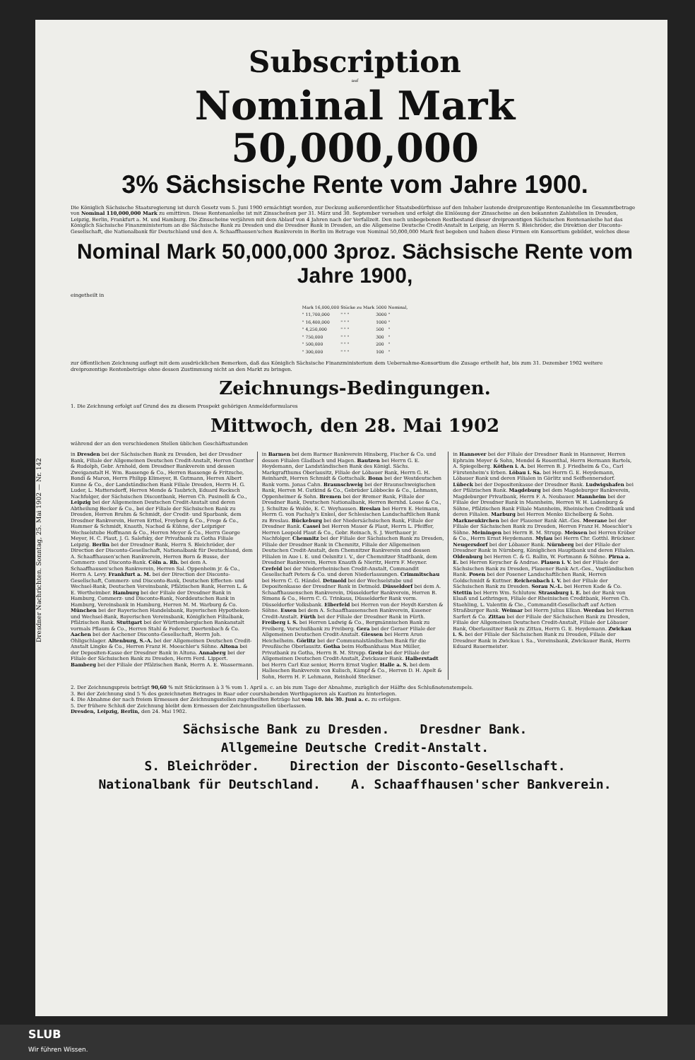Dresdner Nachrichten. Sonntag, 25. Mai 1902 — Nr. 142
Subscription
auf
Nominal Mark 50,000,000
3% Sächsische Rente vom Jahre 1900.
Die Königlich Sächsische Staatsregierung ist durch Gesetz vom 5. Juni 1900 ermächtigt worden, zur Deckung außerordentlicher Staatsbedürfnisse auf den Inhaber lautende dreiprozentige Rentenanleihe im Gesammtbetrage von Nominal 110,000,000 Mark zu emittiren. Diese Rentenanleihe ist mit Zinsscheinen per 31. März und 30. September versehen und erfolgt die Einlösung der Zinsscheine an den bekannten Zahlstellen in Dresden, Leipzig, Berlin, Frankfurt a. M. und Hamburg. Die Zinsscheine verjähren mit dem Ablauf von 4 Jahren nach der Verfallzeit. Den noch unbegebenen Restbestand dieser dreiprozentigen Sächsischen Rentenanleihe hat das Königlich Sächsische Finanzministerium an die Sächsische Bank zu Dresden und die Dresdner Bank in Dresden, an die Allgemeine Deutsche Credit-Anstalt in Leipzig, an Herrn S. Bleichröder, die Direktion der Disconto-Gesellschaft, die Nationalbank für Deutschland und den A. Schaaffhausen'schen Bankverein in Berlin im Betrage von Nominal 50,000,000 Mark fest begeben und haben diese Firmen ein Konsortium gebildet, welches diese
Nominal Mark 50,000,000 3proz. Sächsische Rente vom Jahre 1900,
eingetheilt in
| Mark 16,000,000 | Stücke zu Mark | 5000 | Nominal, |
| " 11,700,000 | " " " | 3000 | " |
| " 16,400,000 | " " " | 1000 | " |
| " 4,250,000 | " " " | 500 | " |
| " 750,000 | " " " | 300 | " |
| " 500,000 | " " " | 200 | " |
| " 300,000 | " " " | 100 | " |
zur öffentlichen Zeichnung auflegt mit dem ausdrücklichen Bemerken, daß das Königlich Sächsische Finanzministerium dem Uebernahme-Konsortium die Zusage ertheilt hat, bis zum 31. Dezember 1902 weitere dreiprozentige Rentenbeträge ohne dessen Zustimmung nicht an den Markt zu bringen.
Zeichnungs-Bedingungen.
1. Die Zeichnung erfolgt auf Grund des zu diesem Prospekt gehörigen Anmeldeformulares
Mittwoch, den 28. Mai 1902
während der an den verschiedenen Stellen üblichen Geschäftsstunden
in Dresden bei der Sächsischen Bank zu Dresden, bei der Dresdner Bank, Filiale der Allgemeinen Deutschen Credit-Anstalt, Herren Gunther & Rudolph, Gebr. Arnhold, dem Dresdner Bankverein und dessen Zweiganstalt H. Wm. Bassenge & Co., Herren Bassenge & Fritzsche, Bondi & Maron, Herrn Philipp Elimeyer, B. Gutmann, Herren Albert Kunne & Co., der Landständischen Bank Filiale Dresden, Herrn H. G. Luder, L. Mattersdorff, Herren Mende & Taubrich, Eduard Rocksch Nachfolger, der Sächsischen Discontbank, Herren Ch. Pusinelli & Co., Leipzig bei der Allgemeinen Deutschen Credit-Anstalt und deren Abtheilung Becker & Co., bei der Filiale der Sächsischen Bank zu Dresden, Herren Bruhm & Schmidt, der Credit- und Sparbank, dem Dresdner Bankverein, Herren Erttel, Freyberg & Co., Frege & Co., Hammer & Schmidt, Knauth, Nachod & Kühne, der Leipziger Wechselstube Hoffmann & Co., Herren Meyer & Co., Herrn George Meyer, H. C. Plaut, J. G. Salefsky, der Privatbank zu Gotha Filiale Leipzig. Berlin bei der Dresdner Bank, Herrn S. Bleichröder, der Direction der Disconto-Gesellschaft, Nationalbank für Deutschland, dem A. Schaaffhausen'schen Bankverein, Herren Born & Busse, der Commerz- und Disconto-Bank. Cöln a. Rh. bei dem A. Schaaffhausen'schen Bankverein, Herren Sal. Oppenheim jr. & Co., Herrn A. Levy. Frankfurt a. M. bei der Direction der Disconto-Gesellschaft, Commerz- und Disconto-Bank, Deutschen Effecten- und Wechsel-Bank, Deutschen Vereinsbank, Pfälzischen Bank, Herren L. & E. Wertheimber. Hamburg bei der Filiale der Dresdner Bank in Hamburg, Commerz- und Disconto-Bank, Norddeutschen Bank in Hamburg, Vereinsbank in Hamburg, Herren M. M. Warburg & Co. München bei der Bayerischen Handelsbank, Bayerischen Hypotheken- und Wechsel-Bank, Bayerischen Vereinsbank, Königlichen Filialbank, Pfälzischen Bank. Stuttgart bei der Württembergischen Bankanstalt vormals Pflaum & Co., Herren Stahl & Federer, Doertenbach & Co. Aachen bei der Aachener Disconto-Gesellschaft, Herrn Joh. Ohligschlager. Altenburg, S.-A. bei der Allgemeinen Deutschen Credit-Anstalt Lingke & Co., Herren Franz H. Moeschler's Söhne. Altona bei der Depositen-Kasse der Dresdner Bank in Altona. Annaberg bei der Filiale der Sächsischen Bank zu Dresden, Herrn Ferd. Lippert. Bamberg bei der Filiale der Pfälzischen Bank, Herrn A. E. Wassermann.
in Barmen bei dem Barmer Bankverein Hinsberg, Fischer & Co. und dessen Filialen Gladbach und Hagen. Bautzen bei Herrn G. E. Heydemann, der Landständischen Bank des Königl. Sächs. Markgrafthums Oberlausitz, Filiale der Löbauer Bank, Herrn G. H. Reinhardt, Herren Schmidt & Gottschalk. Bonn bei der Westdeutschen Bank vorm. Jonas Cahn. Braunschweig bei der Braunschweigischen Bank, Herren M. Gutkind & Co., Gebrüder Löbbecke & Co., Lehmann, Oppenheimer & Sohn. Bremen bei der Bremer Bank, Filiale der Dresdner Bank, Deutschen Nationalbank, Herren Bernhd. Loose & Co., J. Schultze & Wolde, E. C. Weyhausen. Breslau bei Herrn E. Heimann, Herrn G. von Pachaly's Enkel, der Schlesischen Landschaftlichen Bank zu Breslau. Bückeburg bei der Niedersächsischen Bank, Filiale der Dresdner Bank. Cassel bei Herren Mauer & Plaut, Herrn L. Pfeiffer, Herren Leopold Plaut & Co., Gebr. Reinach, S. J. Werthauer jr. Nachfolger. Chemnitz bei der Filiale der Sächsischen Bank zu Dresden, Filiale der Dresdner Bank in Chemnitz, Filiale der Allgemeinen Deutschen Credit-Anstalt, dem Chemnitzer Bankverein und dessen Filialen in Aue i. E. und Oelsnitz i. V., der Chemnitzer Stadtbank, dem Dresdner Bankverein, Herren Knauth & Nieritz, Herrn F. Meyner. Crefeld bei der Niederrheinischen Credit-Anstalt, Commandit Gesellschaft Peters & Co. und deren Niederlassungen. Crimmitschau bei Herrn C. G. Händel. Detmold bei der Wechselstube und Depositenkasse der Dresdner Bank in Detmold. Düsseldorf bei dem A. Schaaffhausenschen Bankverein, Düsseldorfer Bankverein, Herren B. Simons & Co., Herrn C. G. Trinkaus, Düsseldorfer Bank vorm. Düsseldorfer Volksbank. Elberfeld bei Herren von der Heydt-Kersten & Söhne. Essen bei dem A. Schaaffhausenschen Bankverein, Essener Credit-Anstalt. Fürth bei der Filiale der Dresdner Bank in Fürth. Freiberg i. S. bei Herren Ludwig & Co., Bergmännischen Bank zu Freiberg, Vorschußbank zu Freiberg. Gera bei der Geraer Filiale der Allgemeinen Deutschen Credit-Anstalt. Giessen bei Herrn Aron Heichelheim. Görlitz bei der Communalständischen Bank für die Preußische Oberlausitz. Gotha beim Hofbankhaus Max Müller, Privatbank zu Gotha, Herrn B. M. Strupp. Greiz bei der Filiale der Allgemeinen Deutschen Credit-Anstalt, Zwickauer Bank. Halberstadt bei Herrn Carl Kuz senior, Herrn Ernst Vogler. Halle a. S. bei dem Halleschen Bankverein von Kulisch, Kämpf & Co., Herren D. H. Apelt & Sohn, Herrn H. F. Lehmann, Reinhold Steckner.
in Hannover bei der Filiale der Dresdner Bank in Hannover, Herren Ephraim Meyer & Sohn, Mendel & Rosenthal, Herrn Hermann Bartels, A. Spiegelberg. Köthen i. A. bei Herren B. J. Friedheim & Co., Carl Fürstenheim's Erben. Löbau i. Sa. bei Herrn G. E. Heydemann, Löbauer Bank und deren Filialen in Görlitz und Seifhennersdorf. Lübeck bei der Depositenkasse der Dresdner Bank. Ludwigshafen bei der Pfälzischen Bank. Magdeburg bei dem Magdeburger Bankverein, Magdeburger Privatbank, Herrn F. A. Neubauer. Mannheim bei der Filiale der Dresdner Bank in Mannheim, Herren W. H. Ladenburg & Söhne, Pfälzischen Bank Filiale Mannheim, Rheinischen Creditbank und deren Filialen. Marburg bei Herren Menke Eichelberg & Sohn. Markneukirchen bei der Plauener Bank Akt.-Ges. Meerane bei der Filiale der Sächsischen Bank zu Dresden, Herren Franz H. Moeschler's Söhne. Meiningen bei Herrn B. M. Strupp. Meissen bei Herren Kröber & Co., Herrn Ernst Heydemann. Mylau bei Herrn Chr. Gotthl. Brückner. Neugersdorf bei der Löbauer Bank. Nürnberg bei der Filiale der Dresdner Bank in Nürnberg, Königlichen Hauptbank und deren Filialen. Oldenburg bei Herren C. & G. Ballin, W. Fortmann & Söhne. Pirna a. E. bei Herren Keyscher & Andrae. Plauen i. V. bei der Filiale der Sächsischen Bank zu Dresden, Plauener Bank Act.-Ges., Vogtländischen Bank. Posen bei der Posener Landschaftlichen Bank, Herren Goldschmidt & Kuttner. Reichenbach i. V. bei der Filiale der Sächsischen Bank zu Dresden. Sorau N.-L. bei Herren Kade & Co. Stettin bei Herrn Wm. Schlutow. Strassburg i. E. bei der Bank von Elsaß und Lothringen, Filiale der Rheinischen Creditbank, Herren Ch. Staehling, L. Valentin & Cie., Commandit-Gesellschaft auf Actien Straßburger Bank. Weimar bei Herrn Julius Elkan. Werdau bei Herren Sarfert & Co. Zittau bei der Filiale der Sächsischen Bank zu Dresden, Filiale der Allgemeinen Deutschen Credit-Anstalt, Filiale der Löbauer Bank, Oberlausitzer Bank zu Zittau, Herrn G. E. Heydemann. Zwickau i. S. bei der Filiale der Sächsischen Bank zu Dresden, Filiale der Dresdner Bank in Zwickau i. Sa., Vereinsbank, Zwickauer Bank, Herrn Eduard Bauermeister.
2. Der Zeichnungspreis beträgt 90,60 % mit Stückzinsen à 3 % vom 1. April a. c. an bis zum Tage der Abnahme, zuzüglich der Hälfte des Schlußnotenstempels.
3. Bei der Zeichnung sind 5 % des gezeichneten Betrages in Baar oder courshabenden Werthpapieren als Kaution zu hinterlegen.
4. Die Abnahme der nach freiem Ermessen der Zeichnungsstellen zugetheilten Beträge hat vom 10. bis 30. Juni a. c. zu erfolgen.
5. Der frühere Schluß der Zeichnung bleibt dem Ermessen der Zeichnungsstellen überlassen.
Dresden, Leipzig, Berlin, den 24. Mai 1902.
Sächsische Bank zu Dresden. Dresdner Bank.
Allgemeine Deutsche Credit-Anstalt.
S. Bleichröder. Direction der Disconto-Gesellschaft.
Nationalbank für Deutschland. A. Schaaffhausen'scher Bankverein.
SLUB
Wir führen Wissen.